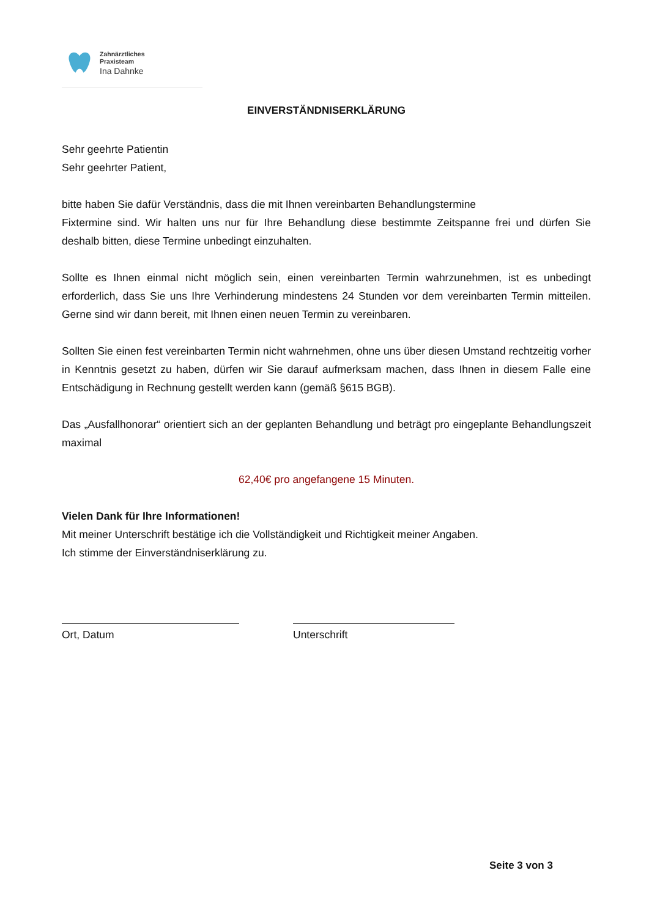Zahnärztliches
Praxisteam
Ina Dahnke
EINVERSTÄNDNISERKLÄRUNG
Sehr geehrte Patientin
Sehr geehrter Patient,
bitte haben Sie dafür Verständnis, dass die mit Ihnen vereinbarten Behandlungstermine
Fixtermine sind. Wir halten uns nur für Ihre Behandlung diese bestimmte Zeitspanne frei und dürfen Sie deshalb bitten, diese Termine unbedingt einzuhalten.
Sollte es Ihnen einmal nicht möglich sein, einen vereinbarten Termin wahrzunehmen, ist es unbedingt erforderlich, dass Sie uns Ihre Verhinderung mindestens 24 Stunden vor dem vereinbarten Termin mitteilen. Gerne sind wir dann bereit, mit Ihnen einen neuen Termin zu vereinbaren.
Sollten Sie einen fest vereinbarten Termin nicht wahrnehmen, ohne uns über diesen Umstand rechtzeitig vorher in Kenntnis gesetzt zu haben, dürfen wir Sie darauf aufmerksam machen, dass Ihnen in diesem Falle eine Entschädigung in Rechnung gestellt werden kann (gemäß §615 BGB).
Das „Ausfallhonorar“ orientiert sich an der geplanten Behandlung und beträgt pro eingeplante Behandlungszeit maximal
62,40€ pro angefangene 15 Minuten.
Vielen Dank für Ihre Informationen!
Mit meiner Unterschrift bestätige ich die Vollständigkeit und Richtigkeit meiner Angaben.
Ich stimme der Einverständniserklärung zu.
Ort, Datum Unterschrift
Seite 3 von 3